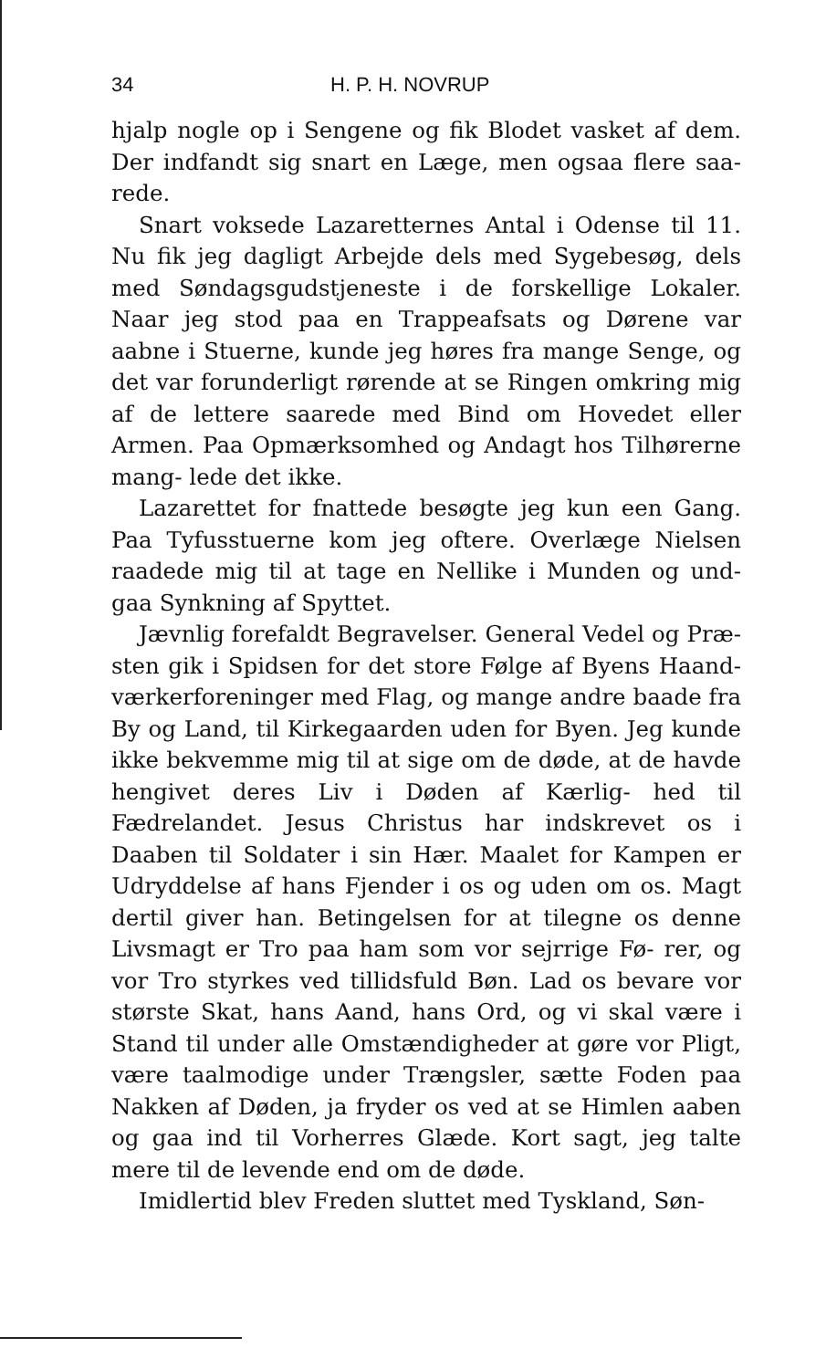34 H. P. H. NOVRUP
hjalp nogle op i Sengene og fik Blodet vasket af dem. Der indfandt sig snart en Læge, men ogsaa flere saa- rede.
Snart voksede Lazaretternes Antal i Odense til 11. Nu fik jeg dagligt Arbejde dels med Sygebesøg, dels med Søndagsgudstjeneste i de forskellige Lokaler. Naar jeg stod paa en Trappeafsats og Dørene var aabne i Stuerne, kunde jeg høres fra mange Senge, og det var forunderligt rørende at se Ringen omkring mig af de lettere saarede med Bind om Hovedet eller Armen. Paa Opmærksomhed og Andagt hos Tilhørerne mang- lede det ikke.
Lazarettet for fnattede besøgte jeg kun een Gang. Paa Tyfusstuerne kom jeg oftere. Overlæge Nielsen raadede mig til at tage en Nellike i Munden og und- gaa Synkning af Spyttet.
Jævnlig forefaldt Begravelser. General Vedel og Præ- sten gik i Spidsen for det store Følge af Byens Haand- værkerforeninger med Flag, og mange andre baade fra By og Land, til Kirkegaarden uden for Byen. Jeg kunde ikke bekvemme mig til at sige om de døde, at de havde hengivet deres Liv i Døden af Kærlig- hed til Fædrelandet. Jesus Christus har indskrevet os i Daaben til Soldater i sin Hær. Maalet for Kampen er Udryddelse af hans Fjender i os og uden om os. Magt dertil giver han. Betingelsen for at tilegne os denne Livsmagt er Tro paa ham som vor sejrrige Fø- rer, og vor Tro styrkes ved tillidsfuld Bøn. Lad os bevare vor største Skat, hans Aand, hans Ord, og vi skal være i Stand til under alle Omstændigheder at gøre vor Pligt, være taalmodige under Trængsler, sætte Foden paa Nakken af Døden, ja fryder os ved at se Himlen aaben og gaa ind til Vorherres Glæde. Kort sagt, jeg talte mere til de levende end om de døde.
Imidlertid blev Freden sluttet med Tyskland, Søn-